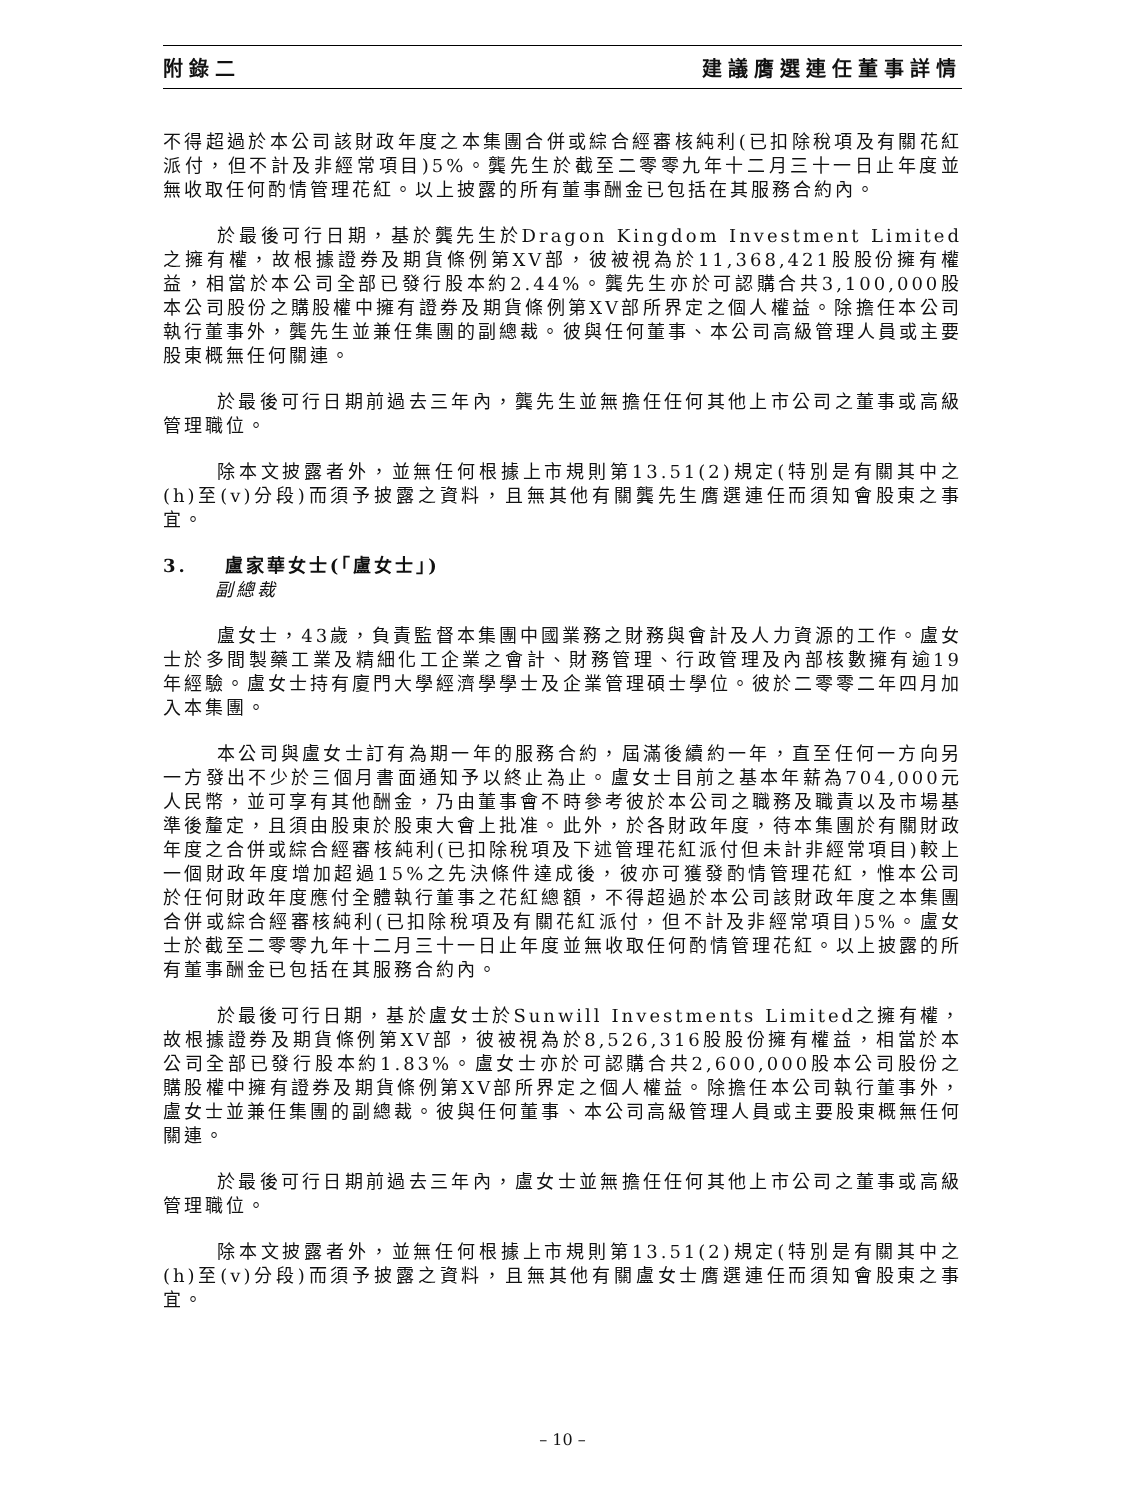附錄二 建議膺選連任董事詳情
不得超過於本公司該財政年度之本集團合併或綜合經審核純利(已扣除稅項及有關花紅派付，但不計及非經常項目)5%。龔先生於截至二零零九年十二月三十一日止年度並無收取任何酌情管理花紅。以上披露的所有董事酬金已包括在其服務合約內。
於最後可行日期，基於龔先生於Dragon Kingdom Investment Limited之擁有權，故根據證券及期貨條例第XV部，彼被視為於11,368,421股股份擁有權益，相當於本公司全部已發行股本約2.44%。龔先生亦於可認購合共3,100,000股本公司股份之購股權中擁有證券及期貨條例第XV部所界定之個人權益。除擔任本公司執行董事外，龔先生並兼任集團的副總裁。彼與任何董事、本公司高級管理人員或主要股東概無任何關連。
於最後可行日期前過去三年內，龔先生並無擔任任何其他上市公司之董事或高級管理職位。
除本文披露者外，並無任何根據上市規則第13.51(2)規定(特別是有關其中之(h)至(v)分段)而須予披露之資料，且無其他有關龔先生膺選連任而須知會股東之事宜。
3. 盧家華女士(「盧女士」)
副總裁
盧女士，43歲，負責監督本集團中國業務之財務與會計及人力資源的工作。盧女士於多間製藥工業及精細化工企業之會計、財務管理、行政管理及內部核數擁有逾19年經驗。盧女士持有廈門大學經濟學學士及企業管理碩士學位。彼於二零零二年四月加入本集團。
本公司與盧女士訂有為期一年的服務合約，屆滿後續約一年，直至任何一方向另一方發出不少於三個月書面通知予以終止為止。盧女士目前之基本年薪為704,000元人民幣，並可享有其他酬金，乃由董事會不時參考彼於本公司之職務及職責以及市場基準後釐定，且須由股東於股東大會上批准。此外，於各財政年度，待本集團於有關財政年度之合併或綜合經審核純利(已扣除稅項及下述管理花紅派付但未計非經常項目)較上一個財政年度增加超過15%之先決條件達成後，彼亦可獲發酌情管理花紅，惟本公司於任何財政年度應付全體執行董事之花紅總額，不得超過於本公司該財政年度之本集團合併或綜合經審核純利(已扣除稅項及有關花紅派付，但不計及非經常項目)5%。盧女士於截至二零零九年十二月三十一日止年度並無收取任何酌情管理花紅。以上披露的所有董事酬金已包括在其服務合約內。
於最後可行日期，基於盧女士於Sunwill Investments Limited之擁有權，故根據證券及期貨條例第XV部，彼被視為於8,526,316股股份擁有權益，相當於本公司全部已發行股本約1.83%。盧女士亦於可認購合共2,600,000股本公司股份之購股權中擁有證券及期貨條例第XV部所界定之個人權益。除擔任本公司執行董事外，盧女士並兼任集團的副總裁。彼與任何董事、本公司高級管理人員或主要股東概無任何關連。
於最後可行日期前過去三年內，盧女士並無擔任任何其他上市公司之董事或高級管理職位。
除本文披露者外，並無任何根據上市規則第13.51(2)規定(特別是有關其中之(h)至(v)分段)而須予披露之資料，且無其他有關盧女士膺選連任而須知會股東之事宜。
– 10 –